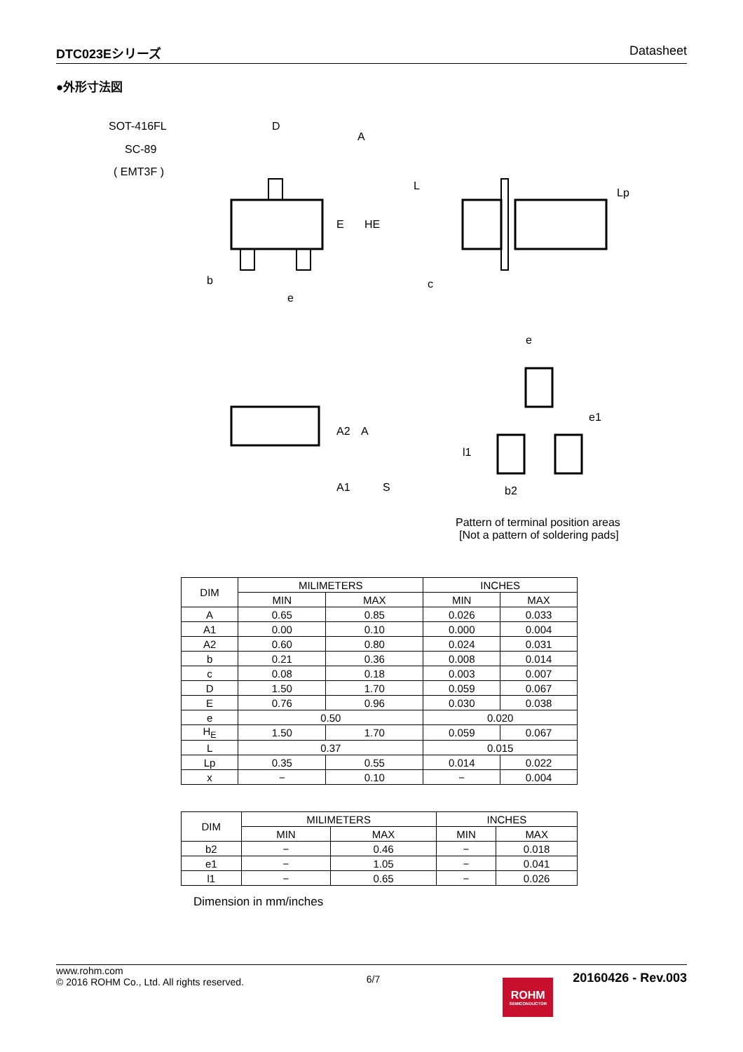DTC023Eシリーズ Datasheet
●外形寸法図
SOT-416FL
SC-89
( EMT3F )
D
A
E
HE
L
c
Lp
b
e
A2
A
A1
S
e
e1
l1
b2
Pattern of terminal position areas
[Not a pattern of soldering pads]
| DIM | MILIMETERS | | INCHES | |
| | MIN | MAX | MIN | MAX |
| A | 0.65 | 0.85 | 0.026 | 0.033 |
| A1 | 0.00 | 0.10 | 0.000 | 0.004 |
| A2 | 0.60 | 0.80 | 0.024 | 0.031 |
| b | 0.21 | 0.36 | 0.008 | 0.014 |
| c | 0.08 | 0.18 | 0.003 | 0.007 |
| D | 1.50 | 1.70 | 0.059 | 0.067 |
| E | 0.76 | 0.96 | 0.030 | 0.038 |
| e | 0.50 | | 0.020 | |
| H<sub>E</sub> | 1.50 | 1.70 | 0.059 | 0.067 |
| L | 0.37 | | 0.015 | |
| Lp | 0.35 | 0.55 | 0.014 | 0.022 |
| x | − | 0.10 | − | 0.004 |
| DIM | MILIMETERS | | INCHES | |
| | MIN | MAX | MIN | MAX |
| b2 | − | 0.46 | − | 0.018 |
| e1 | − | 1.05 | − | 0.041 |
| l1 | − | 0.65 | − | 0.026 |
Dimension in mm/inches
www.rohm.com
© 2016 ROHM Co., Ltd. All rights reserved.
6/7
ROHM
SEMICONDUCTOR
20160426 - Rev.003